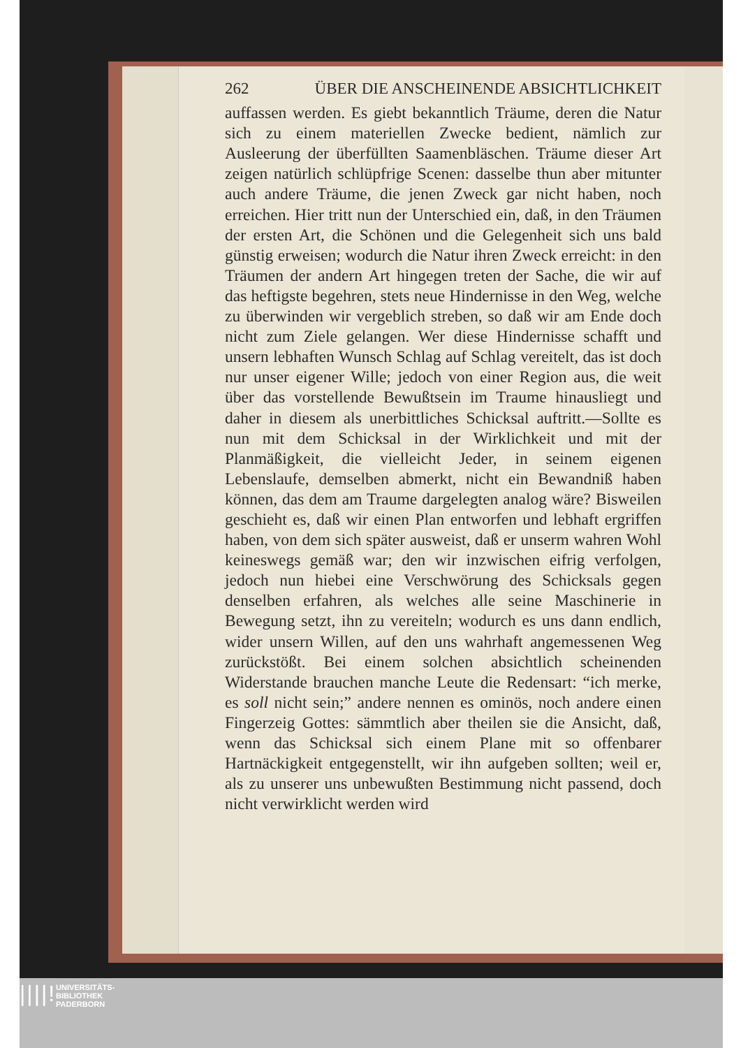262 ÜBER DIE ANSCHEINENDE ABSICHTLICHKEIT
auffassen werden. Es giebt bekanntlich Träume, deren die Natur sich zu einem materiellen Zwecke bedient, nämlich zur Ausleerung der überfüllten Saamenbläschen. Träume dieser Art zeigen natürlich schlüpfrige Scenen: dasselbe thun aber mitunter auch andere Träume, die jenen Zweck gar nicht haben, noch erreichen. Hier tritt nun der Unterschied ein, daß, in den Träumen der ersten Art, die Schönen und die Gelegenheit sich uns bald günstig erweisen; wodurch die Natur ihren Zweck erreicht: in den Träumen der andern Art hingegen treten der Sache, die wir auf das heftigste begehren, stets neue Hindernisse in den Weg, welche zu überwinden wir vergeblich streben, so daß wir am Ende doch nicht zum Ziele gelangen. Wer diese Hindernisse schafft und unsern lebhaften Wunsch Schlag auf Schlag vereitelt, das ist doch nur unser eigener Wille; jedoch von einer Region aus, die weit über das vorstellende Bewußtsein im Traume hinausliegt und daher in diesem als unerbittliches Schicksal auftritt.—Sollte es nun mit dem Schicksal in der Wirklichkeit und mit der Planmäßigkeit, die vielleicht Jeder, in seinem eigenen Lebenslaufe, demselben abmerkt, nicht ein Bewandniß haben können, das dem am Traume dargelegten analog wäre? Bisweilen geschieht es, daß wir einen Plan entworfen und lebhaft ergriffen haben, von dem sich später ausweist, daß er unserm wahren Wohl keineswegs gemäß war; den wir inzwischen eifrig verfolgen, jedoch nun hiebei eine Verschwörung des Schicksals gegen denselben erfahren, als welches alle seine Maschinerie in Bewegung setzt, ihn zu vereiteln; wodurch es uns dann endlich, wider unsern Willen, auf den uns wahrhaft angemessenen Weg zurückstößt. Bei einem solchen absichtlich scheinenden Widerstande brauchen manche Leute die Redensart: “ich merke, es soll nicht sein;” andere nennen es ominös, noch andere einen Fingerzeig Gottes: sämmtlich aber theilen sie die Ansicht, daß, wenn das Schicksal sich einem Plane mit so offenbarer Hartnäckigkeit entgegenstellt, wir ihn aufgeben sollten; weil er, als zu unserer uns unbewußten Bestimmung nicht passend, doch nicht verwirklicht werden wird
||||!
UNIVERSITÄTS-
BIBLIOTHEK
PADERBORN